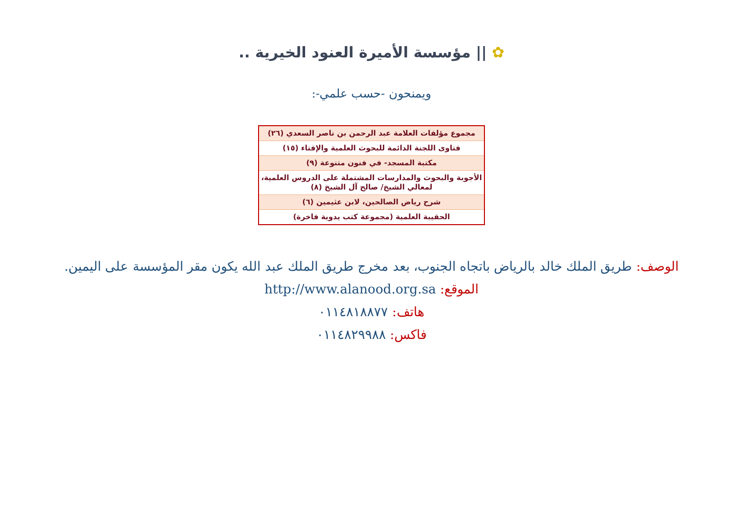✿ || مؤسسة الأميرة العنود الخيرية ..
ويمنحون -حسب علمي-:
| مجموع مؤلفات العلامة عبد الرحمن بن ناصر السعدي (٢٦) |
| فتاوى اللجنة الدائمة للبحوث العلمية والإفتاء (١٥) |
| مكتبة المسجد- في فنون متنوعة (٩) |
| الأجوبة والبحوث والمدارسات المشتملة على الدروس العلمية، لمعالي الشيخ/ صالح آل الشيخ (٨) |
| شرح رياض الصالحين، لابن عثيمين (٦) |
| الحقيبة العلمية (مجموعة كتب يدوية فاخرة) |
الوصف: طريق الملك خالد بالرياض باتجاه الجنوب، بعد مخرج طريق الملك عبد الله يكون مقر المؤسسة على اليمين.
الموقع: http://www.alanood.org.sa
هاتف: ٠١١٤٨١٨٨٧٧
فاكس: ٠١١٤٨٢٩٩٨٨